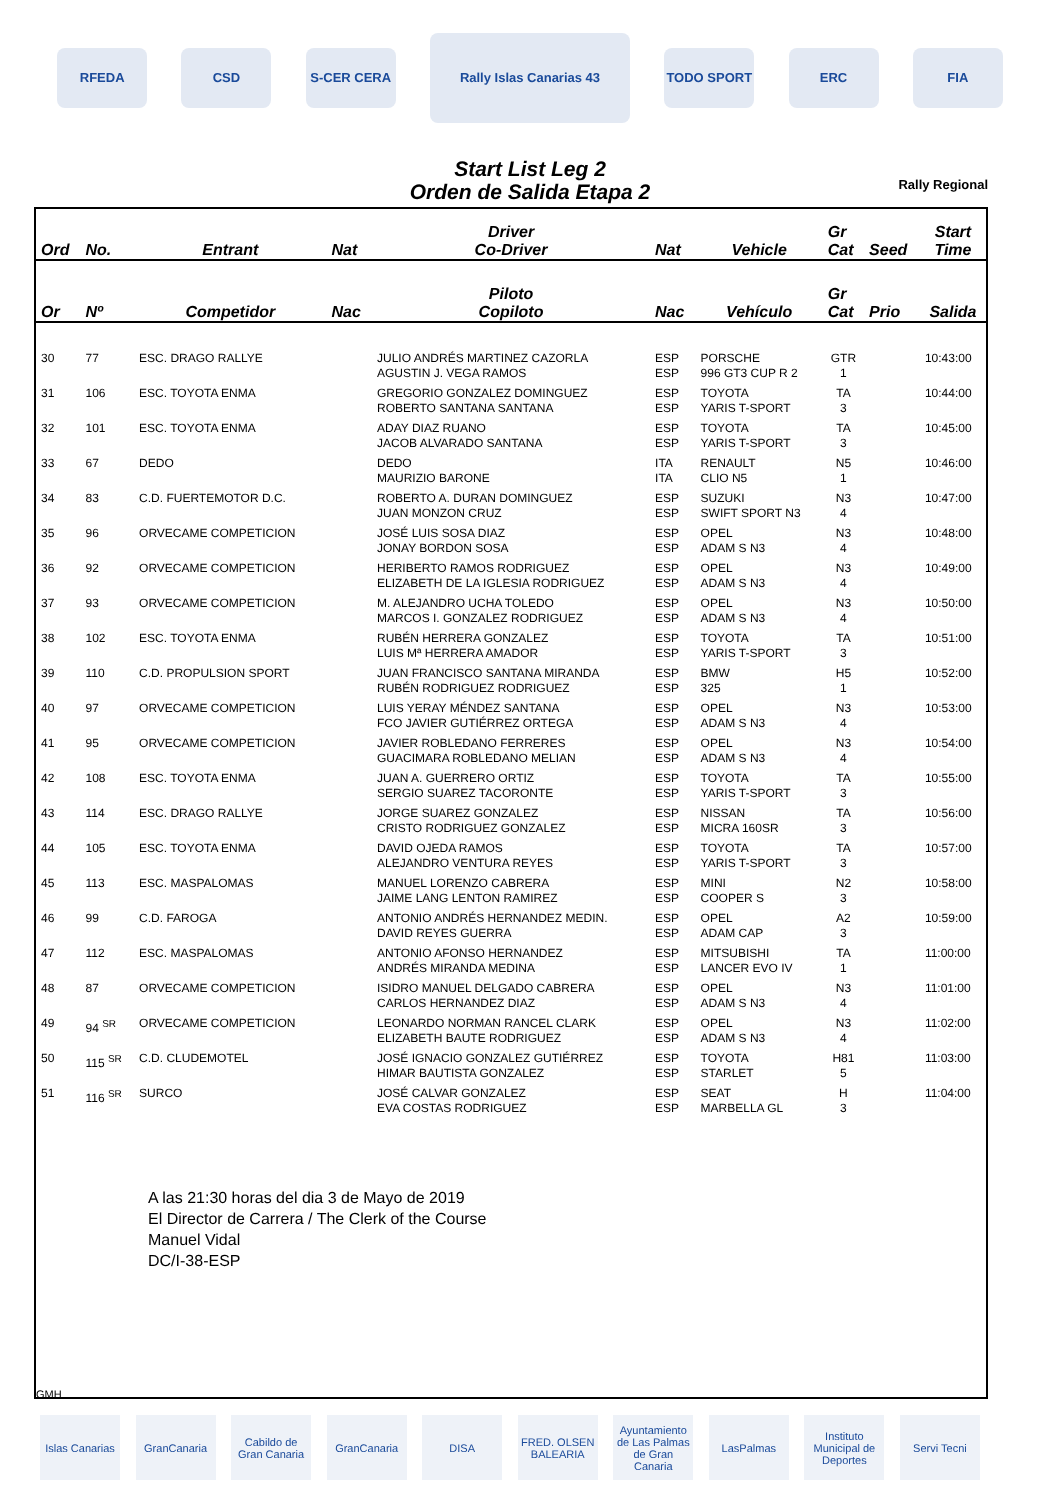RFEDA CSD S-CER CERA
Rally Islas Canarias 43
TODO SPORT ERC FIA
Start List Leg 2
Orden de Salida Etapa 2
Rally Regional
| Ord | No. | Entrant | Nat | Driver Co-Driver | Nat | Vehicle | Gr Cat | Seed | Start Time |
| --- | --- | --- | --- | --- | --- | --- | --- | --- | --- |
| Or | Nº | Competidor | Nac | Piloto Copiloto | Nac | Vehículo | Gr Cat | Prio | Salida |
| 30 | 77 | ESC. DRAGO RALLYE | | JULIO ANDRÉS MARTINEZ CAZORLA AGUSTIN J. VEGA RAMOS | ESP ESP | PORSCHE 996 GT3 CUP R 2 | GTR 1 | | 10:43:00 |
| 31 | 106 | ESC. TOYOTA ENMA | | GREGORIO GONZALEZ DOMINGUEZ ROBERTO SANTANA SANTANA | ESP ESP | TOYOTA YARIS T-SPORT | TA 3 | | 10:44:00 |
| 32 | 101 | ESC. TOYOTA ENMA | | ADAY DIAZ RUANO JACOB ALVARADO SANTANA | ESP ESP | TOYOTA YARIS T-SPORT | TA 3 | | 10:45:00 |
| 33 | 67 | DEDO | | DEDO MAURIZIO BARONE | ITA ITA | RENAULT CLIO N5 | N5 1 | | 10:46:00 |
| 34 | 83 | C.D. FUERTEMOTOR D.C. | | ROBERTO A. DURAN DOMINGUEZ JUAN MONZON CRUZ | ESP ESP | SUZUKI SWIFT SPORT N3 | N3 4 | | 10:47:00 |
| 35 | 96 | ORVECAME COMPETICION | | JOSÉ LUIS SOSA DIAZ JONAY BORDON SOSA | ESP ESP | OPEL ADAM S N3 | N3 4 | | 10:48:00 |
| 36 | 92 | ORVECAME COMPETICION | | HERIBERTO RAMOS RODRIGUEZ ELIZABETH DE LA IGLESIA RODRIGUEZ | ESP ESP | OPEL ADAM S N3 | N3 4 | | 10:49:00 |
| 37 | 93 | ORVECAME COMPETICION | | M. ALEJANDRO UCHA TOLEDO MARCOS I. GONZALEZ RODRIGUEZ | ESP ESP | OPEL ADAM S N3 | N3 4 | | 10:50:00 |
| 38 | 102 | ESC. TOYOTA ENMA | | RUBÉN HERRERA GONZALEZ LUIS Mª HERRERA AMADOR | ESP ESP | TOYOTA YARIS T-SPORT | TA 3 | | 10:51:00 |
| 39 | 110 | C.D. PROPULSION SPORT | | JUAN FRANCISCO SANTANA MIRANDA RUBÉN RODRIGUEZ RODRIGUEZ | ESP ESP | BMW 325 | H5 1 | | 10:52:00 |
| 40 | 97 | ORVECAME COMPETICION | | LUIS YERAY MÉNDEZ SANTANA FCO JAVIER GUTIÉRREZ ORTEGA | ESP ESP | OPEL ADAM S N3 | N3 4 | | 10:53:00 |
| 41 | 95 | ORVECAME COMPETICION | | JAVIER ROBLEDANO FERRERES GUACIMARA ROBLEDANO MELIAN | ESP ESP | OPEL ADAM S N3 | N3 4 | | 10:54:00 |
| 42 | 108 | ESC. TOYOTA ENMA | | JUAN A. GUERRERO ORTIZ SERGIO SUAREZ TACORONTE | ESP ESP | TOYOTA YARIS T-SPORT | TA 3 | | 10:55:00 |
| 43 | 114 | ESC. DRAGO RALLYE | | JORGE SUAREZ GONZALEZ CRISTO RODRIGUEZ GONZALEZ | ESP ESP | NISSAN MICRA 160SR | TA 3 | | 10:56:00 |
| 44 | 105 | ESC. TOYOTA ENMA | | DAVID OJEDA RAMOS ALEJANDRO VENTURA REYES | ESP ESP | TOYOTA YARIS T-SPORT | TA 3 | | 10:57:00 |
| 45 | 113 | ESC. MASPALOMAS | | MANUEL LORENZO CABRERA JAIME LANG LENTON RAMIREZ | ESP ESP | MINI COOPER S | N2 3 | | 10:58:00 |
| 46 | 99 | C.D. FAROGA | | ANTONIO ANDRÉS HERNANDEZ MEDIN. DAVID REYES GUERRA | ESP ESP | OPEL ADAM CAP | A2 3 | | 10:59:00 |
| 47 | 112 | ESC. MASPALOMAS | | ANTONIO AFONSO HERNANDEZ ANDRÉS MIRANDA MEDINA | ESP ESP | MITSUBISHI LANCER EVO IV | TA 1 | | 11:00:00 |
| 48 | 87 | ORVECAME COMPETICION | | ISIDRO MANUEL DELGADO CABRERA CARLOS HERNANDEZ DIAZ | ESP ESP | OPEL ADAM S N3 | N3 4 | | 11:01:00 |
| 49 | 94 <sup>SR</sup> | ORVECAME COMPETICION | | LEONARDO NORMAN RANCEL CLARK ELIZABETH BAUTE RODRIGUEZ | ESP ESP | OPEL ADAM S N3 | N3 4 | | 11:02:00 |
| 50 | 115 <sup>SR</sup> | C.D. CLUDEMOTEL | | JOSÉ IGNACIO GONZALEZ GUTIÉRREZ HIMAR BAUTISTA GONZALEZ | ESP ESP | TOYOTA STARLET | H81 5 | | 11:03:00 |
| 51 | 116 <sup>SR</sup> | SURCO | | JOSÉ CALVAR GONZALEZ EVA COSTAS RODRIGUEZ | ESP ESP | SEAT MARBELLA GL | H 3 | | 11:04:00 |
A las 21:30 horas del dia 3 de Mayo de 2019
El Director de Carrera / The Clerk of the Course
Manuel Vidal
DC/I-38-ESP
GMH
Islas Canarias
GranCanaria Cabildo de Gran Canaria
GranCanaria DISA FRED. OLSEN BALEARIA
Ayuntamiento de Las Palmas de Gran Canaria
LasPalmas Instituto Municipal de Deportes
Servi Tecni